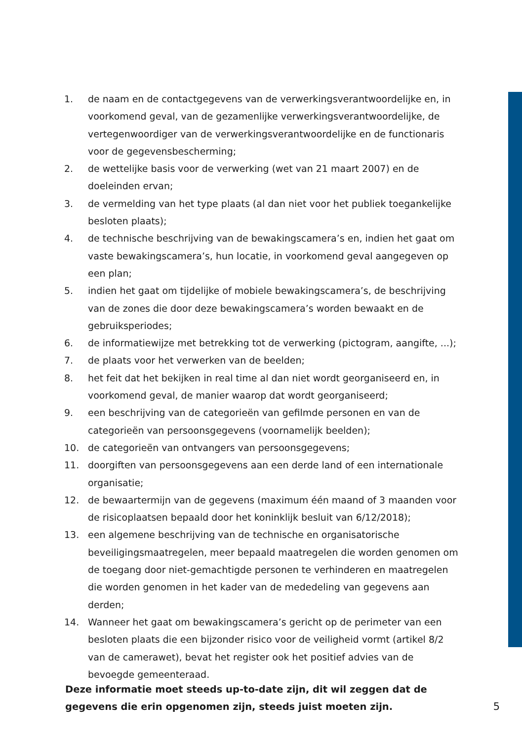1. de naam en de contactgegevens van de verwerkingsverantwoordelijke en, in voorkomend geval, van de gezamenlijke verwerkingsverantwoordelijke, de vertegenwoordiger van de verwerkingsverantwoordelijke en de functionaris voor de gegevensbescherming;
2. de wettelijke basis voor de verwerking (wet van 21 maart 2007) en de doeleinden ervan;
3. de vermelding van het type plaats (al dan niet voor het publiek toegankelijke besloten plaats);
4. de technische beschrijving van de bewakingscamera’s en, indien het gaat om vaste bewakingscamera’s, hun locatie, in voorkomend geval aangegeven op een plan;
5. indien het gaat om tijdelijke of mobiele bewakingscamera’s, de beschrijving van de zones die door deze bewakingscamera’s worden bewaakt en de gebruiksperiodes;
6. de informatiewijze met betrekking tot de verwerking (pictogram, aangifte, ...);
7. de plaats voor het verwerken van de beelden;
8. het feit dat het bekijken in real time al dan niet wordt georganiseerd en, in voorkomend geval, de manier waarop dat wordt georganiseerd;
9. een beschrijving van de categorieën van gefilmde personen en van de categorieën van persoonsgegevens (voornamelijk beelden);
10. de categorieën van ontvangers van persoonsgegevens;
11. doorgiften van persoonsgegevens aan een derde land of een internationale organisatie;
12. de bewaartermijn van de gegevens (maximum één maand of 3 maanden voor de risicoplaatsen bepaald door het koninklijk besluit van 6/12/2018);
13. een algemene beschrijving van de technische en organisatorische beveiligingsmaatregelen, meer bepaald maatregelen die worden genomen om de toegang door niet-gemachtigde personen te verhinderen en maatregelen die worden genomen in het kader van de mededeling van gegevens aan derden;
14. Wanneer het gaat om bewakingscamera’s gericht op de perimeter van een besloten plaats die een bijzonder risico voor de veiligheid vormt (artikel 8/2 van de camerawet), bevat het register ook het positief advies van de bevoegde gemeenteraad.
Deze informatie moet steeds up-to-date zijn, dit wil zeggen dat de
gegevens die erin opgenomen zijn, steeds juist moeten zijn. 5